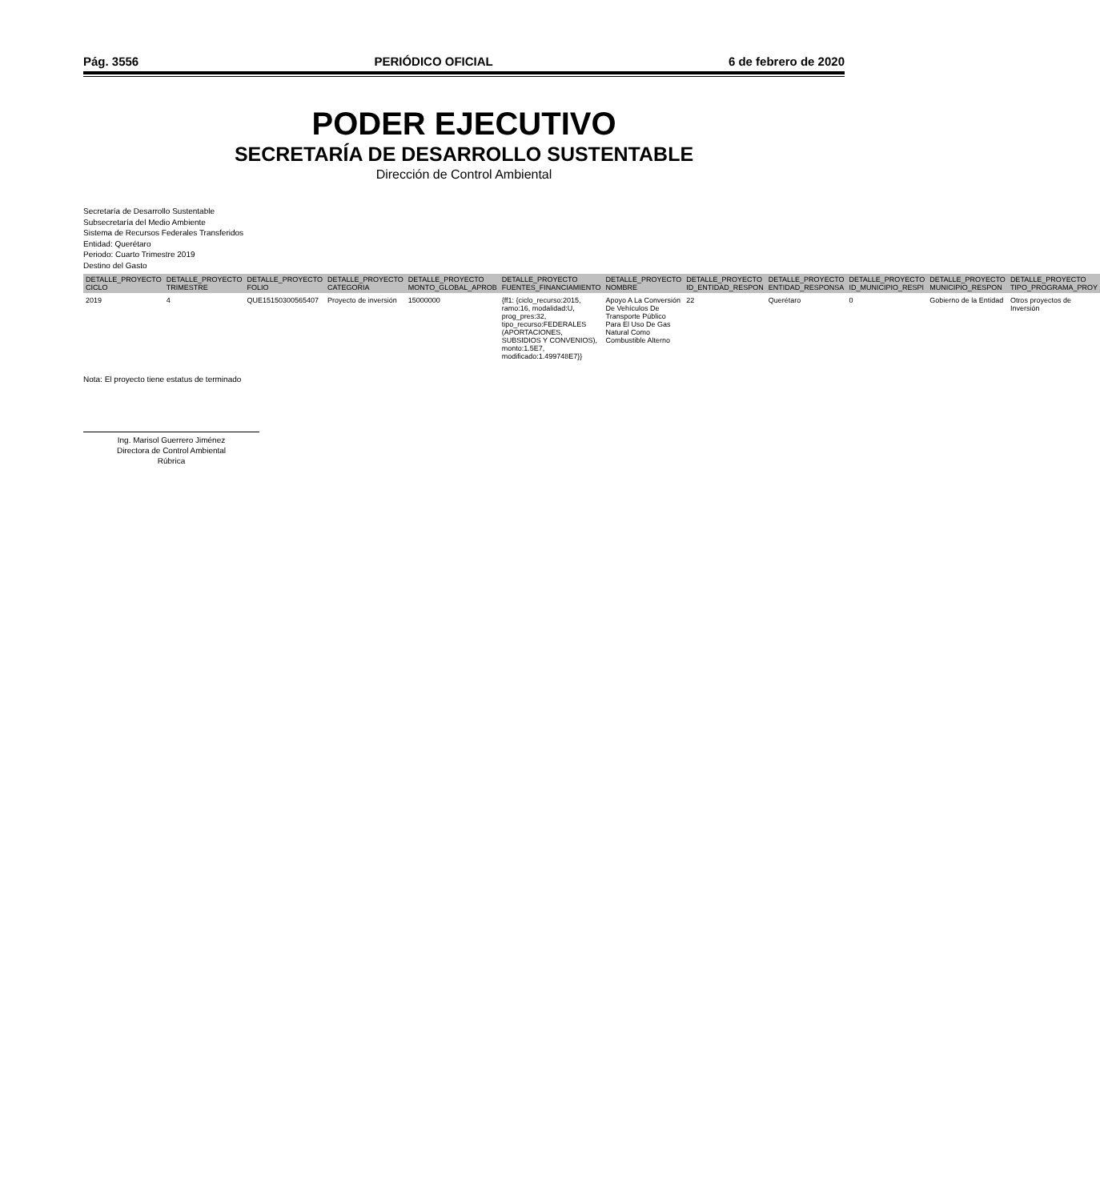Pág. 3556 PERIÓDICO OFICIAL 6 de febrero de 2020
PODER EJECUTIVO
SECRETARÍA DE DESARROLLO SUSTENTABLE
Dirección de Control Ambiental
Secretaría de Desarrollo Sustentable
Subsecretaría del Medio Ambiente
Sistema de Recursos Federales Transferidos
Entidad: Querétaro
Periodo: Cuarto Trimestre 2019
Destino del Gasto
| DETALLE_PROYECTO CICLO | DETALLE_PROYECTO TRIMESTRE | DETALLE_PROYECTO FOLIO | DETALLE_PROYECTO CATEGORIA | DETALLE_PROYECTO MONTO_GLOBAL_APROB | DETALLE_PROYECTO FUENTES_FINANCIAMIENTO | DETALLE_PROYECTO NOMBRE | DETALLE_PROYECTO ID_ENTIDAD_RESPON | DETALLE_PROYECTO ENTIDAD_RESPONSA | DETALLE_PROYECTO ID_MUNICIPIO_RESPI | DETALLE_PROYECTO MUNICIPIO_RESPON | DETALLE_PROYECTO TIPO_PROGRAMA_PROY |
| --- | --- | --- | --- | --- | --- | --- | --- | --- | --- | --- | --- |
| 2019 | 4 | QUE15150300565407 | Proyecto de inversión | 15000000 | {ff1: {ciclo_recurso:2015, ramo:16, modalidad:U, prog_pres:32, tipo_recurso:FEDERALES (APORTACIONES, SUBSIDIOS Y CONVENIOS), monto:1.5E7, modificado:1.499748E7}} | Apoyo A La Conversión De Vehículos De Transporte Público Para El Uso De Gas Natural Como Combustible Alterno | 22 | Querétaro | 0 | Gobierno de la Entidad | Otros proyectos de Inversión |
Nota: El proyecto tiene estatus de terminado
Ing. Marisol Guerrero Jiménez
Directora de Control Ambiental
Rúbrica